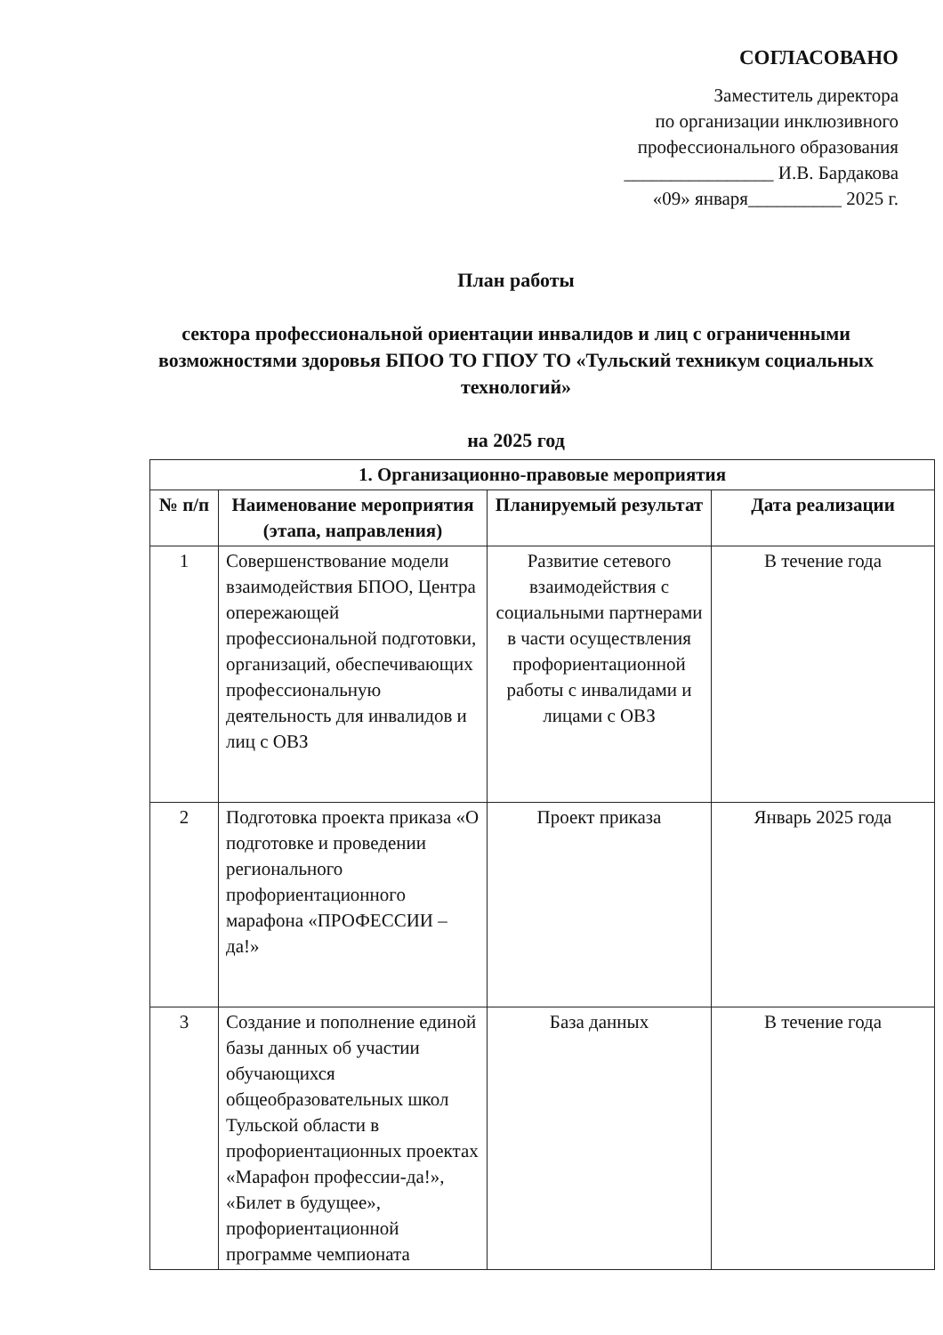СОГЛАСОВАНО
Заместитель директора
по организации инклюзивного
профессионального образования
________________ И.В. Бардакова
«09» января__________ 2025 г.
План работы
сектора профессиональной ориентации инвалидов и лиц с ограниченными возможностями здоровья БПОО ТО ГПОУ ТО «Тульский техникум социальных технологий»
на 2025 год
| 1. Организационно-правовые мероприятия | | | |
| --- | --- | --- | --- |
| № п/п | Наименование мероприятия (этапа, направления) | Планируемый результат | Дата реализации |
| 1 | Совершенствование модели взаимодействия БПОО, Центра опережающей профессиональной подготовки, организаций, обеспечивающих профессиональную деятельность для инвалидов и лиц с ОВЗ | Развитие сетевого взаимодействия с социальными партнерами в части осуществления профориентационной работы с инвалидами и лицами с ОВЗ | В течение года |
| 2 | Подготовка проекта приказа «О подготовке и проведении регионального профориентационного марафона «ПРОФЕССИИ –да!» | Проект приказа | Январь 2025 года |
| 3 | Создание и пополнение единой базы данных об участии обучающихся общеобразовательных школ Тульской области в профориентационных проектах «Марафон профессии-да!», «Билет в будущее», профориентационной программе чемпионата | База данных | В течение года |